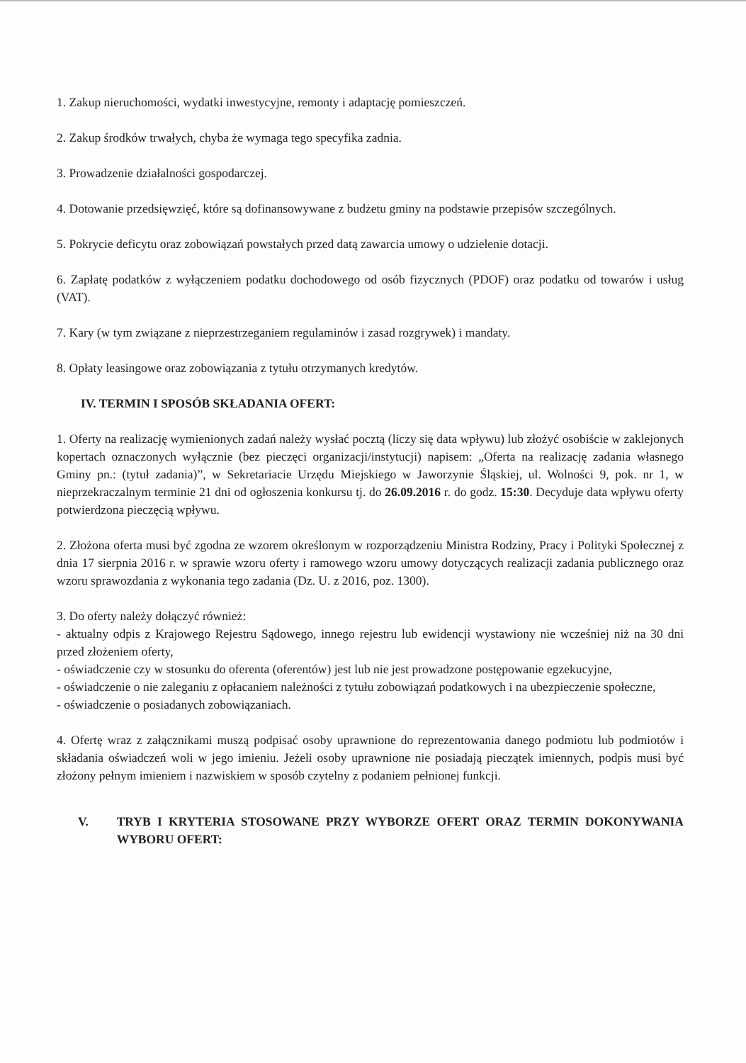1. Zakup nieruchomości, wydatki inwestycyjne, remonty i adaptację pomieszczeń.
2. Zakup środków trwałych, chyba że wymaga tego specyfika zadnia.
3. Prowadzenie działalności gospodarczej.
4. Dotowanie przedsięwzięć, które są dofinansowywane z budżetu gminy na podstawie przepisów szczególnych.
5. Pokrycie deficytu oraz zobowiązań powstałych przed datą zawarcia umowy o udzielenie dotacji.
6. Zapłatę podatków z wyłączeniem podatku dochodowego od osób fizycznych (PDOF) oraz podatku od towarów i usług (VAT).
7. Kary (w tym związane z nieprzestrzeganiem regulaminów i zasad rozgrywek) i mandaty.
8. Opłaty leasingowe oraz zobowiązania z tytułu otrzymanych kredytów.
IV. TERMIN I SPOSÓB SKŁADANIA OFERT:
1. Oferty na realizację wymienionych zadań należy wysłać pocztą (liczy się data wpływu) lub złożyć osobiście w zaklejonych kopertach oznaczonych wyłącznie (bez pieczęci organizacji/instytucji) napisem: „Oferta na realizację zadania własnego Gminy pn.: (tytuł zadania)”, w Sekretariacie Urzędu Miejskiego w Jaworzynie Śląskiej, ul. Wolności 9, pok. nr 1, w nieprzekraczalnym terminie 21 dni od ogłoszenia konkursu tj. do 26.09.2016 r. do godz. 15:30. Decyduje data wpływu oferty potwierdzona pieczęcią wpływu.
2. Złożona oferta musi być zgodna ze wzorem określonym w rozporządzeniu Ministra Rodziny, Pracy i Polityki Społecznej z dnia 17 sierpnia 2016 r. w sprawie wzoru oferty i ramowego wzoru umowy dotyczących realizacji zadania publicznego oraz wzoru sprawozdania z wykonania tego zadania (Dz. U. z 2016, poz. 1300).
3. Do oferty należy dołączyć również:
- aktualny odpis z Krajowego Rejestru Sądowego, innego rejestru lub ewidencji wystawiony nie wcześniej niż na 30 dni przed złożeniem oferty,
- oświadczenie czy w stosunku do oferenta (oferentów) jest lub nie jest prowadzone postępowanie egzekucyjne,
- oświadczenie o nie zaleganiu z opłacaniem należności z tytułu zobowiązań podatkowych i na ubezpieczenie społeczne,
- oświadczenie o posiadanych zobowiązaniach.
4. Ofertę wraz z załącznikami muszą podpisać osoby uprawnione do reprezentowania danego podmiotu lub podmiotów i składania oświadczeń woli w jego imieniu. Jeżeli osoby uprawnione nie posiadają pieczątek imiennych, podpis musi być złożony pełnym imieniem i nazwiskiem w sposób czytelny z podaniem pełnionej funkcji.
V. TRYB I KRYTERIA STOSOWANE PRZY WYBORZE OFERT ORAZ TERMIN DOKONYWANIA WYBORU OFERT: